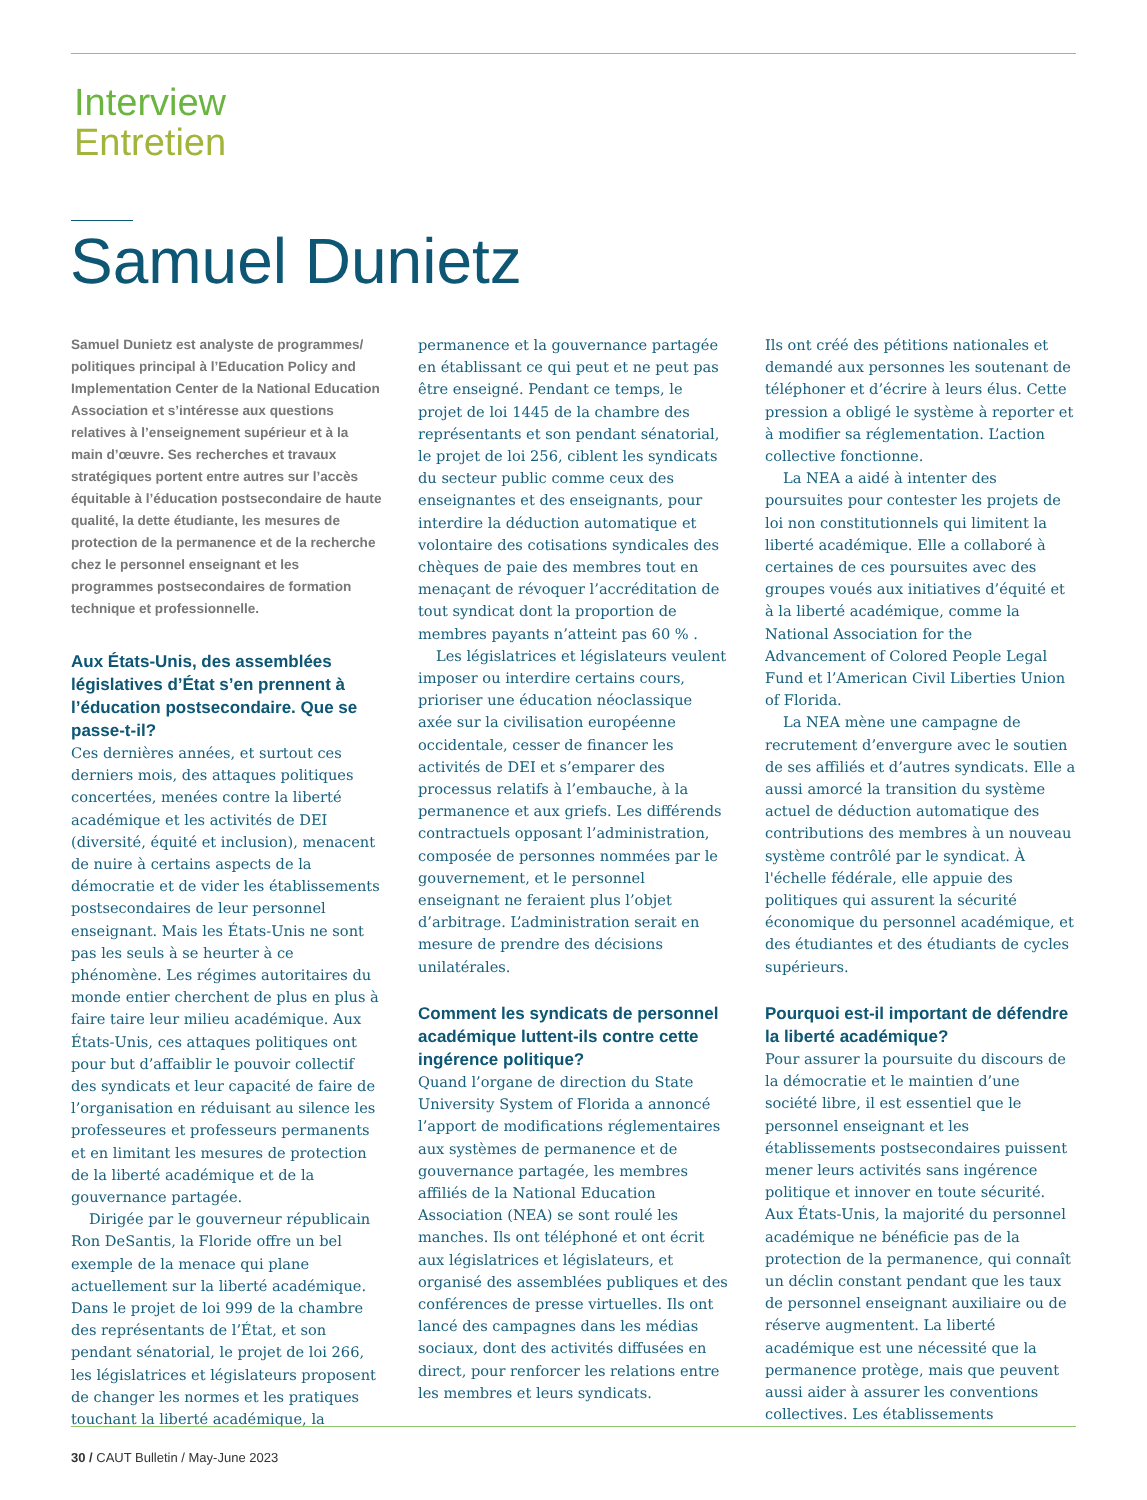Interview
Entretien
Samuel Dunietz
Samuel Dunietz est analyste de programmes/ politiques principal à l’Education Policy and Implementation Center de la National Education Association et s’intéresse aux questions relatives à l’enseignement supérieur et à la main d’œuvre. Ses recherches et travaux stratégiques portent entre autres sur l’accès équitable à l’éducation postsecondaire de haute qualité, la dette étudiante, les mesures de protection de la permanence et de la recherche chez le personnel enseignant et les programmes postsecondaires de formation technique et professionnelle.
Aux États-Unis, des assemblées législatives d’État s’en prennent à l’éducation postsecondaire. Que se passe-t-il?
Ces dernières années, et surtout ces derniers mois, des attaques politiques concertées, menées contre la liberté académique et les activités de DEI (diversité, équité et inclusion), menacent de nuire à certains aspects de la démocratie et de vider les établissements postsecondaires de leur personnel enseignant. Mais les États-Unis ne sont pas les seuls à se heurter à ce phénomène. Les régimes autoritaires du monde entier cherchent de plus en plus à faire taire leur milieu académique. Aux États-Unis, ces attaques politiques ont pour but d’affaiblir le pouvoir collectif des syndicats et leur capacité de faire de l’organisation en réduisant au silence les professeures et professeurs permanents et en limitant les mesures de protection de la liberté académique et de la gouvernance partagée.
Dirigée par le gouverneur républicain Ron DeSantis, la Floride offre un bel exemple de la menace qui plane actuellement sur la liberté académique. Dans le projet de loi 999 de la chambre des représentants de l’État, et son pendant sénatorial, le projet de loi 266, les législatrices et législateurs proposent de changer les normes et les pratiques touchant la liberté académique, la
permanence et la gouvernance partagée en établissant ce qui peut et ne peut pas être enseigné. Pendant ce temps, le projet de loi 1445 de la chambre des représentants et son pendant sénatorial, le projet de loi 256, ciblent les syndicats du secteur public comme ceux des enseignantes et des enseignants, pour interdire la déduction automatique et volontaire des cotisations syndicales des chèques de paie des membres tout en menaçant de révoquer l’accréditation de tout syndicat dont la proportion de membres payants n’atteint pas 60 % .
Les législatrices et législateurs veulent imposer ou interdire certains cours, prioriser une éducation néoclassique axée sur la civilisation européenne occidentale, cesser de financer les activités de DEI et s’emparer des processus relatifs à l’embauche, à la permanence et aux griefs. Les différends contractuels opposant l’administration, composée de personnes nommées par le gouvernement, et le personnel enseignant ne feraient plus l’objet d’arbitrage. L’administration serait en mesure de prendre des décisions unilatérales.
Comment les syndicats de personnel académique luttent-ils contre cette ingérence politique?
Quand l’organe de direction du State University System of Florida a annoncé l’apport de modifications réglementaires aux systèmes de permanence et de gouvernance partagée, les membres affiliés de la National Education Association (NEA) se sont roulé les manches. Ils ont téléphoné et ont écrit aux législatrices et législateurs, et organisé des assemblées publiques et des conférences de presse virtuelles. Ils ont lancé des campagnes dans les médias sociaux, dont des activités diffusées en direct, pour renforcer les relations entre les membres et leurs syndicats.
Ils ont créé des pétitions nationales et demandé aux personnes les soutenant de téléphoner et d’écrire à leurs élus. Cette pression a obligé le système à reporter et à modifier sa réglementation. L’action collective fonctionne.
La NEA a aidé à intenter des poursuites pour contester les projets de loi non constitutionnels qui limitent la liberté académique. Elle a collaboré à certaines de ces poursuites avec des groupes voués aux initiatives d’équité et à la liberté académique, comme la National Association for the Advancement of Colored People Legal Fund et l’American Civil Liberties Union of Florida.
La NEA mène une campagne de recrutement d’envergure avec le soutien de ses affiliés et d’autres syndicats. Elle a aussi amorcé la transition du système actuel de déduction automatique des contributions des membres à un nouveau système contrôlé par le syndicat. À l'échelle fédérale, elle appuie des politiques qui assurent la sécurité économique du personnel académique, et des étudiantes et des étudiants de cycles supérieurs.
Pourquoi est-il important de défendre la liberté académique?
Pour assurer la poursuite du discours de la démocratie et le maintien d’une société libre, il est essentiel que le personnel enseignant et les établissements postsecondaires puissent mener leurs activités sans ingérence politique et innover en toute sécurité. Aux États-Unis, la majorité du personnel académique ne bénéficie pas de la protection de la permanence, qui connaît un déclin constant pendant que les taux de personnel enseignant auxiliaire ou de réserve augmentent. La liberté académique est une nécessité que la permanence protège, mais que peuvent aussi aider à assurer les conventions collectives. Les établissements
30 / CAUT Bulletin / May-June 2023